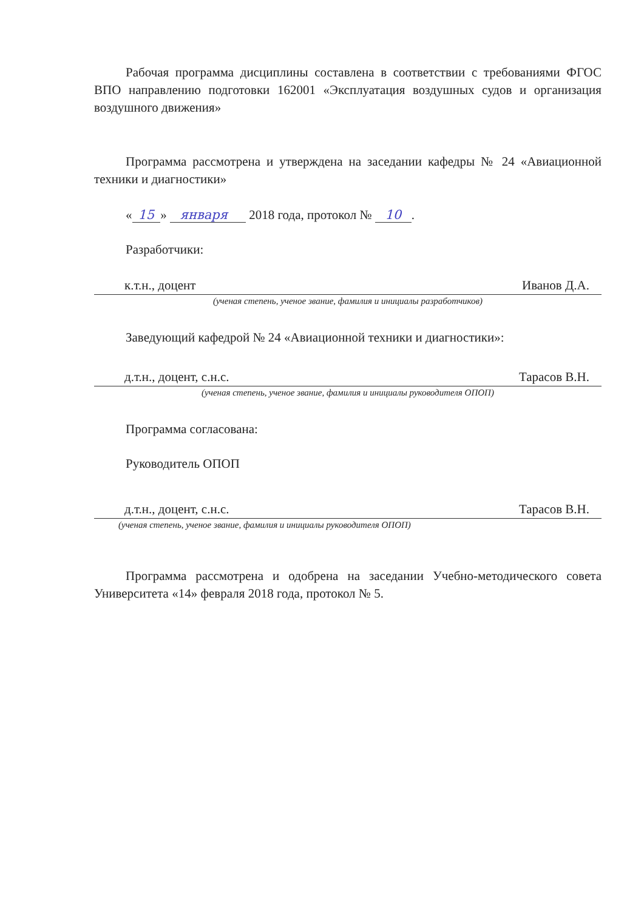Рабочая программа дисциплины составлена в соответствии с требованиями ФГОС ВПО направлению подготовки 162001 «Эксплуатация воздушных судов и организация воздушного движения»
Программа рассмотрена и утверждена на заседании кафедры № 24 «Авиационной техники и диагностики»
« 15 » января 2018 года, протокол № 10 .
Разработчики:
к.т.н., доцент Иванов Д.А.
(ученая степень, ученое звание, фамилия и инициалы разработчиков)
Заведующий кафедрой № 24 «Авиационной техники и диагностики»:
д.т.н., доцент, с.н.с. Тарасов В.Н.
(ученая степень, ученое звание, фамилия и инициалы руководителя ОПОП)
Программа согласована:
Руководитель ОПОП
д.т.н., доцент, с.н.с. Тарасов В.Н.
(ученая степень, ученое звание, фамилия и инициалы руководителя ОПОП)
Программа рассмотрена и одобрена на заседании Учебно-методического совета Университета «14» февраля 2018 года, протокол № 5.